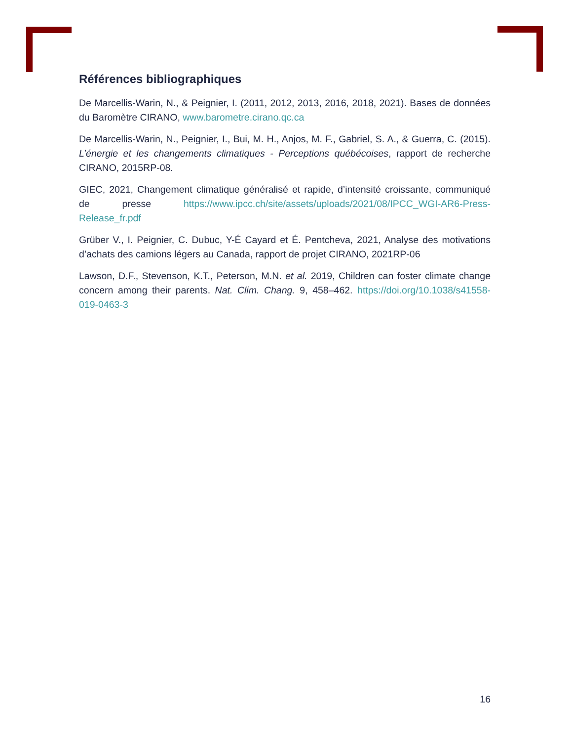Références bibliographiques
De Marcellis-Warin, N., & Peignier, I. (2011, 2012, 2013, 2016, 2018, 2021). Bases de données du Baromètre CIRANO, www.barometre.cirano.qc.ca
De Marcellis-Warin, N., Peignier, I., Bui, M. H., Anjos, M. F., Gabriel, S. A., & Guerra, C. (2015). L’énergie et les changements climatiques - Perceptions québécoises, rapport de recherche CIRANO, 2015RP-08.
GIEC, 2021, Changement climatique généralisé et rapide, d’intensité croissante, communiqué de presse https://www.ipcc.ch/site/assets/uploads/2021/08/IPCC_WGI-AR6-Press-Release_fr.pdf
Grüber V., I. Peignier, C. Dubuc, Y-É Cayard et É. Pentcheva, 2021, Analyse des motivations d’achats des camions légers au Canada, rapport de projet CIRANO, 2021RP-06
Lawson, D.F., Stevenson, K.T., Peterson, M.N. et al. 2019, Children can foster climate change concern among their parents. Nat. Clim. Chang. 9, 458–462. https://doi.org/10.1038/s41558-019-0463-3
16